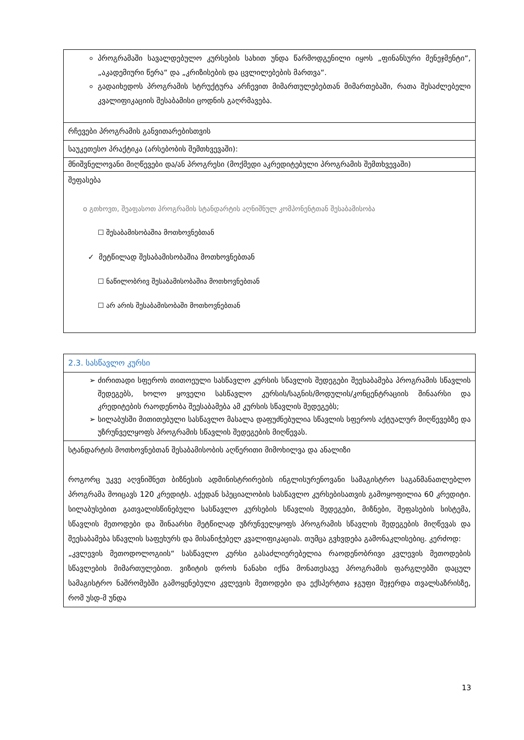| პროგრამაში სავალდებულო კურსების სახით უნდა წარმოდგენილი იყოს „ფინანსური მენეჯმენტი“, „აკადემიური წერა“ და „კრიზისების და ცვლილებების მართვა“. გადაიხედოს პროგრამის სტრუქტურა არჩევით მიმართულებებთან მიმართებაში, რათა შესაძლებელი კვალიფიკაციის შესაბამისი ცოდნის გაღრმავება. |
| რჩევები პროგრამის განვითარებისთვის |
| საუკეთესო პრაქტიკა (არსებობის შემთხვევაში): |
| მნიშვნელოვანი მიღწევები და/ან პროგრესი (მოქმედი აკრედიტებული პროგრამის შემთხვევაში) |
| შეფასება o გთხოვთ, შეაფასოთ პროგრამის სტანდარტის აღნიშნულ კომპონენტთან შესაბამისობა ☐ შესაბამისობაშია მოთხოვნებთან ✓ მეტწილად შესაბამისობაშია მოთხოვნებთან ☐ ნაწილობრივ შესაბამისობაშია მოთხოვნებთან ☐ არ არის შესაბამისობაში მოთხოვნებთან |
| 2.3. სასწავლო კურსი |
| ძირითადი სფეროს თითოეული სასწავლო კურსის სწავლის შედეგები შეესაბამება პროგრამის სწავლის შედეგებს, ხოლო ყოველი სასწავლო კურსის/საგნის/მოდულის/კონცენტრაციის შინაარსი და კრედიტების რაოდენობა შეესაბამება ამ კურსის სწავლის შედეგებს; სილაბუსში მითითებული სასწავლო მასალა დაფუძნებულია სწავლის სფეროს აქტუალურ მიღწევებზე და უზრუნველყოფს პროგრამის სწავლის შედეგების მიღწევას. |
| სტანდარტის მოთხოვნებთან შესაბამისობის აღწერითი მიმოხილვა და ანალიზი როგორც უკვე აღვნიშნეთ ბიზნესის ადმინისტრირების ინგლისურენოვანი სამაგისტრო საგანმანათლებლო პროგრამა მოიცავს 120 კრედიტს. აქედან სპეციალობის სასწავლო კურსებისათვის გამოყოფილია 60 კრედიტი. სილაბუსებით გათვალისწინებული სასწავლო კურსების სწავლის შედეგები, მიზნები, შეფასების სისტემა, სწავლის მეთოდები და შინაარსი მეტწილად უზრუნველყოფს პროგრამის სწავლის შედეგების მიღწევას და შეესაბამება სწავლის საფეხურს და მისანიჭებელ კვალიფიკაციას. თუმცა გვხვდება გამონაკლისებიც. კერძოდ: „კვლევის მეთოდოლოგიის“ სასწავლო კურსი გასაძლიერებელია რაოდენობრივი კვლევის მეთოდების სწავლების მიმართულებით. ვიზიტის დროს ნანახი იქნა მონათესავე პროგრამის ფარგლებში დაცულ სამაგისტრო ნაშრომებში გამოყენებული კვლევის მეთოდები და ექსპერტთა ჯგუფი შეჯერდა თვალსაზრისზე, რომ უსდ-მ უნდა |
13